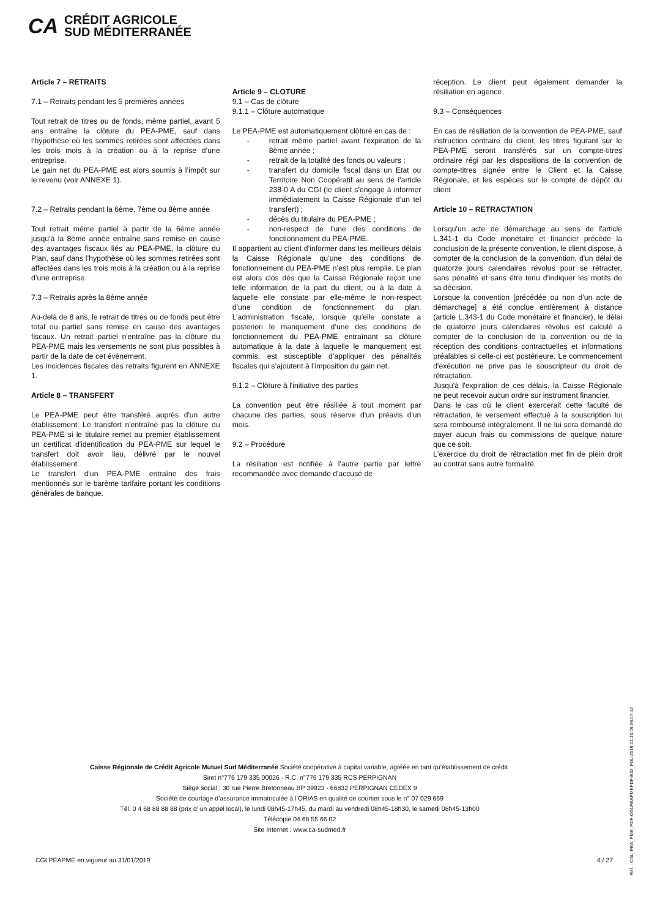CA CRÉDIT AGRICOLE
SUD MÉDITERRANÉE
Article 7 – RETRAITS
7.1 – Retraits pendant les 5 premières années
Tout retrait de titres ou de fonds, même partiel, avant 5 ans entraîne la clôture du PEA-PME, sauf dans l’hypothèse où les sommes retirées sont affectées dans les trois mois à la création ou à la reprise d’une entreprise.
Le gain net du PEA-PME est alors soumis à l’impôt sur le revenu (voir ANNEXE 1).
7.2 – Retraits pendant la 6ème, 7ème ou 8ème année
Tout retrait même partiel à partir de la 6ème année jusqu'à la 8ème année entraîne sans remise en cause des avantages fiscaux liés au PEA-PME, la clôture du Plan, sauf dans l’hypothèse où les sommes retirées sont affectées dans les trois mois à la création ou à la reprise d’une entreprise.
7.3 – Retraits après la 8ème année
Au-delà de 8 ans, le retrait de titres ou de fonds peut être total ou partiel sans remise en cause des avantages fiscaux. Un retrait partiel n'entraîne pas la clôture du PEA-PME mais les versements ne sont plus possibles à partir de la date de cet évènement.
Les incidences fiscales des retraits figurent en ANNEXE 1.
Article 8 – TRANSFERT
Le PEA-PME peut être transféré auprès d'un autre établissement. Le transfert n'entraîne pas la clôture du PEA-PME si le titulaire remet au premier établissement un certificat d'identification du PEA-PME sur lequel le transfert doit avoir lieu, délivré par le nouvel établissement.
Le transfert d'un PEA-PME entraîne des frais mentionnés sur le barème tarifaire portant les conditions générales de banque.
Article 9 – CLOTURE
9.1 – Cas de clôture
9.1.1 – Clôture automatique
Le PEA-PME est automatiquement clôturé en cas de :
retrait même partiel avant l'expiration de la 8ème année ;
retrait de la totalité des fonds ou valeurs ;
transfert du domicile fiscal dans un Etat ou Territoire Non Coopératif au sens de l’article 238-0 A du CGI (le client s’engage à informer immédiatement la Caisse Régionale d’un tel transfert) ;
décès du titulaire du PEA-PME ;
non-respect de l'une des conditions de fonctionnement du PEA-PME.
Il appartient au client d’informer dans les meilleurs délais la Caisse Régionale qu’une des conditions de fonctionnement du PEA-PME n’est plus remplie. Le plan est alors clos dès que la Caisse Régionale reçoit une telle information de la part du client, ou à la date à laquelle elle constate par elle-même le non-respect d’une condition de fonctionnement du plan. L’administration fiscale, lorsque qu’elle constate a posteriori le manquement d’une des conditions de fonctionnement du PEA-PME entraînant sa clôture automatique à la date à laquelle le manquement est commis, est susceptible d’appliquer des pénalités fiscales qui s’ajoutent à l’imposition du gain net.
9.1.2 – Clôture à l'initiative des parties
La convention peut être résiliée à tout moment par chacune des parties, sous réserve d'un préavis d'un mois.
9.2 – Procédure
La résiliation est notifiée à l'autre partie par lettre recommandée avec demande d'accusé de
réception. Le client peut également demander la résiliation en agence.
9.3 – Conséquences
En cas de résiliation de la convention de PEA-PME, sauf instruction contraire du client, les titres figurant sur le PEA-PME seront transférés sur un compte-titres ordinaire régi par les dispositions de la convention de compte-titres signée entre le Client et la Caisse Régionale, et les espèces sur le compte de dépôt du client
Article 10 – RETRACTATION
Lorsqu'un acte de démarchage au sens de l'article L.341-1 du Code monétaire et financier précède la conclusion de la présente convention, le client dispose, à compter de la conclusion de la convention, d'un délai de quatorze jours calendaires révolus pour se rétracter, sans pénalité et sans être tenu d'indiquer les motifs de sa décision.
Lorsque la convention [précédée ou non d'un acte de démarchage] a été conclue entièrement à distance (article L.343-1 du Code monétaire et financier), le délai de quatorze jours calendaires révolus est calculé à compter de la conclusion de la convention ou de la réception des conditions contractuelles et informations préalables si celle-ci est postérieure. Le commencement d'exécution ne prive pas le souscripteur du droit de rétractation.
Jusqu'à l'expiration de ces délais, la Caisse Régionale ne peut recevoir aucun ordre sur instrument financier.
Dans le cas où le client exercerait cette faculté de rétractation, le versement effectué à la souscription lui sera remboursé intégralement. Il ne lui sera demandé de payer aucun frais ou commissions de quelque nature que ce soit.
L'exercice du droit de rétractation met fin de plein droit au contrat sans autre formalité.
Caisse Régionale de Crédit Agricole Mutuel Sud Méditerranée Société coopérative à capital variable, agréée en tant qu’établissement de crédit.
Siret n°776 179 335 00026 - R.C. n°776 179 335 RCS PERPIGNAN
Siège social : 30 rue Pierre Bretonneau BP 39923 - 66832 PERPIGNAN CEDEX 9
Société de courtage d’assurance immatriculée à l’ORIAS en qualité de courtier sous le n° 07 029 669
Tél. 0 4 68 88 88 88 (prix d’ un appel local), le lundi 08h45-17h45, du mardi au vendredi 08h45-18h30, le samedi 08h45-13h00
Télécopie 04 68 55 66 02
Site Internet : www.ca-sudmed.fr
CGLPEAPME en vigueur au 31/01/2019 4 / 27
Réf. : CGL_PEA_PME_PDF-CGLPEAPMEPDF-E32_FDL-2019.01.10.09.56.07.42